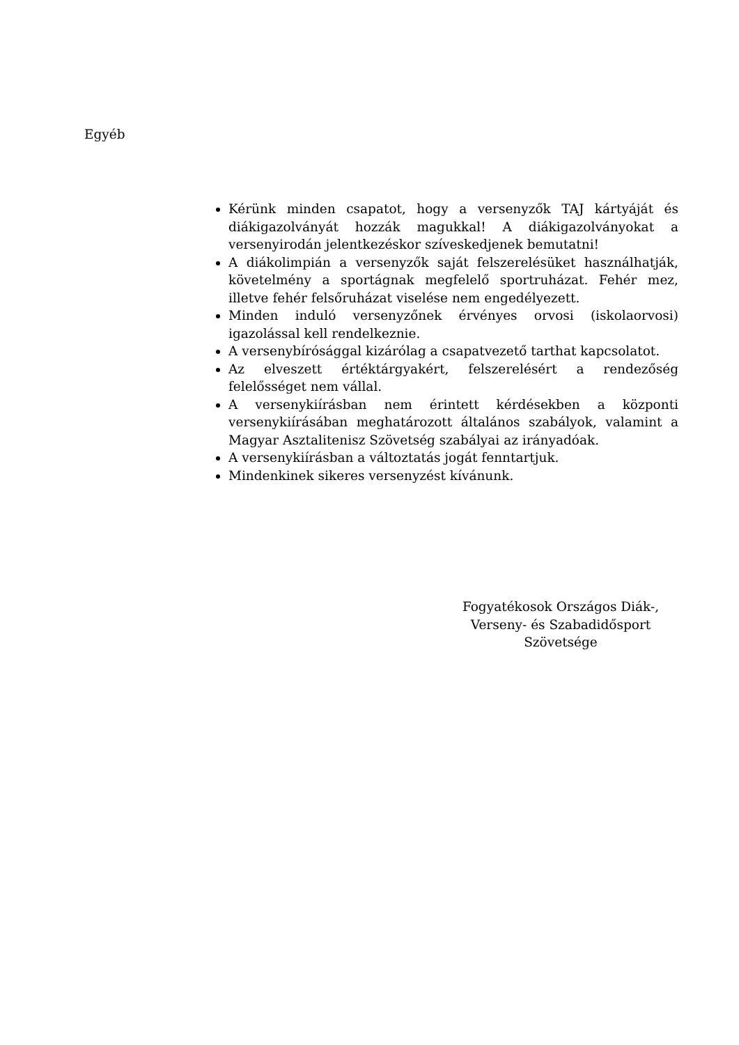Egyéb
Kérünk minden csapatot, hogy a versenyzők TAJ kártyáját és diákigazolványát hozzák magukkal! A diákigazolványokat a versenyirodán jelentkezéskor szíveskedjenek bemutatni!
A diákolimpián a versenyzők saját felszerelésüket használhatják, követelmény a sportágnak megfelelő sportruházat. Fehér mez, illetve fehér felsőruházat viselése nem engedélyezett.
Minden induló versenyzőnek érvényes orvosi (iskolaorvosi) igazolással kell rendelkeznie.
A versenybírósággal kizárólag a csapatvezető tarthat kapcsolatot.
Az elveszett értéktárgyakért, felszerelésért a rendezőség felelősséget nem vállal.
A versenykiírásban nem érintett kérdésekben a központi versenykiírásában meghatározott általános szabályok, valamint a Magyar Asztalitenisz Szövetség szabályai az irányadóak.
A versenykiírásban a változtatás jogát fenntartjuk.
Mindenkinek sikeres versenyzést kívánunk.
Fogyatékosok Országos Diák-,
Verseny- és Szabadidősport
Szövetsége